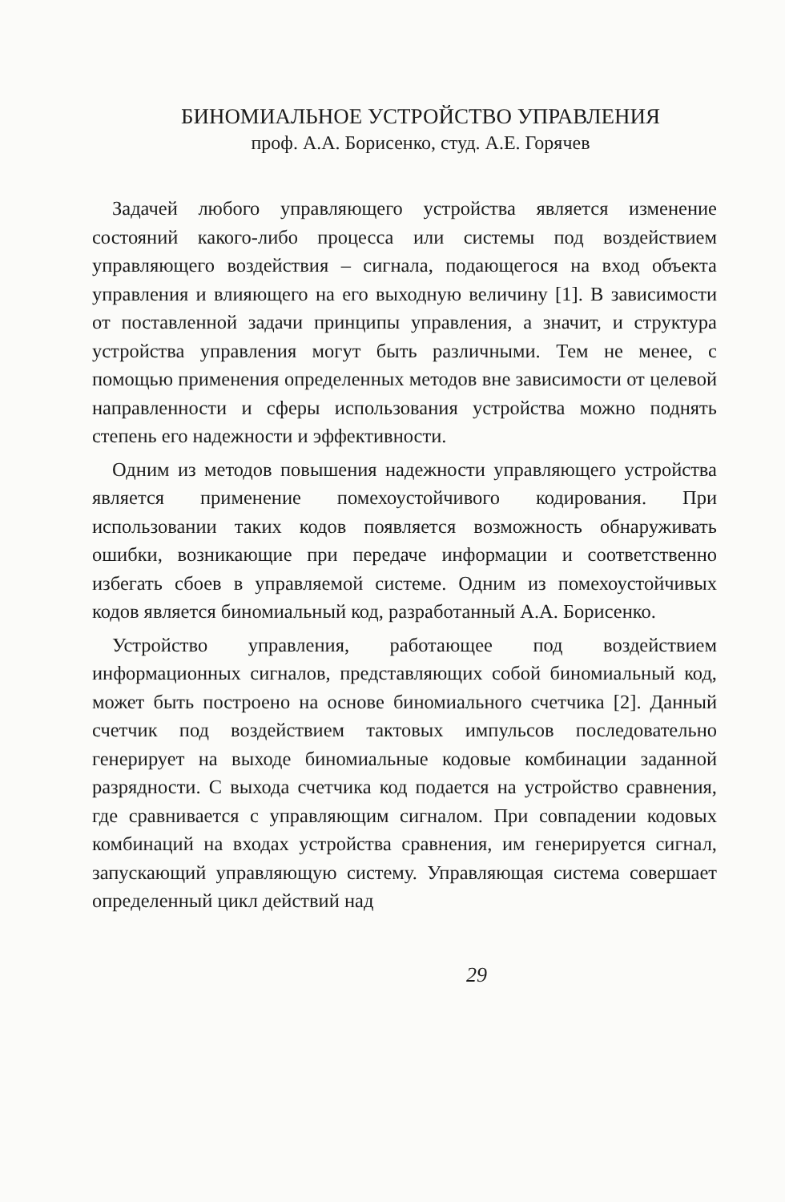БИНОМИАЛЬНОЕ УСТРОЙСТВО УПРАВЛЕНИЯ
проф. А.А. Борисенко, студ. А.Е. Горячев
Задачей любого управляющего устройства является изменение состояний какого-либо процесса или системы под воздействием управляющего воздействия – сигнала, подающегося на вход объекта управления и влияющего на его выходную величину [1]. В зависимости от поставленной задачи принципы управления, а значит, и структура устройства управления могут быть различными. Тем не менее, с помощью применения определенных методов вне зависимости от целевой направленности и сферы использования устройства можно поднять степень его надежности и эффективности.
Одним из методов повышения надежности управляющего устройства является применение помехоустойчивого кодирования. При использовании таких кодов появляется возможность обнаруживать ошибки, возникающие при передаче информации и соответственно избегать сбоев в управляемой системе. Одним из помехоустойчивых кодов является биномиальный код, разработанный А.А. Борисенко.
Устройство управления, работающее под воздействием информационных сигналов, представляющих собой биномиальный код, может быть построено на основе биномиального счетчика [2]. Данный счетчик под воздействием тактовых импульсов последовательно генерирует на выходе биномиальные кодовые комбинации заданной разрядности. С выхода счетчика код подается на устройство сравнения, где сравнивается с управляющим сигналом. При совпадении кодовых комбинаций на входах устройства сравнения, им генерируется сигнал, запускающий управляющую систему. Управляющая система совершает определенный цикл действий над
29